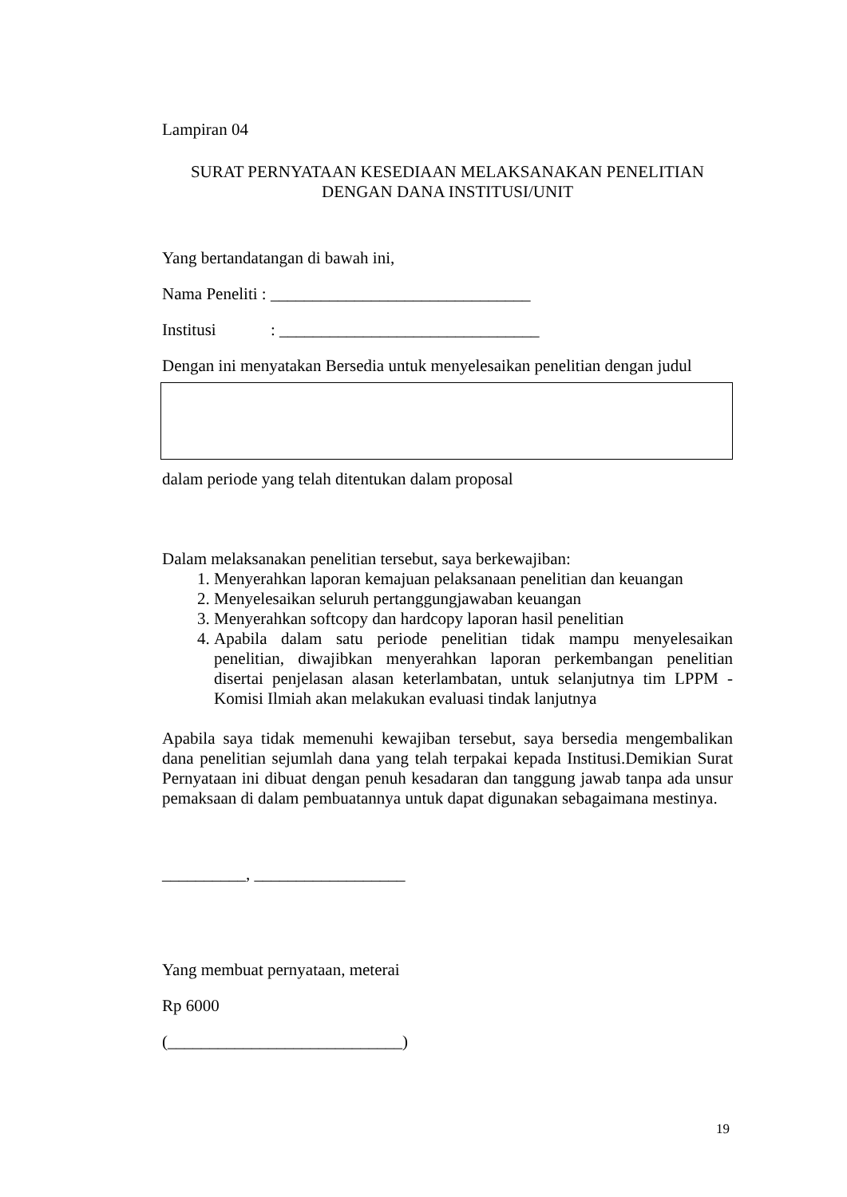Lampiran 04
SURAT PERNYATAAN KESEDIAAN MELAKSANAKAN PENELITIAN
DENGAN DANA INSTITUSI/UNIT
Yang bertandatangan di bawah ini,
Nama Peneliti : _______________________________
Institusi : _______________________________
Dengan ini menyatakan Bersedia untuk menyelesaikan penelitian dengan judul
dalam periode yang telah ditentukan dalam proposal
Dalam melaksanakan penelitian tersebut, saya berkewajiban:
1. Menyerahkan laporan kemajuan pelaksanaan penelitian dan keuangan
2. Menyelesaikan seluruh pertanggungjawaban keuangan
3. Menyerahkan softcopy dan hardcopy laporan hasil penelitian
4. Apabila dalam satu periode penelitian tidak mampu menyelesaikan penelitian, diwajibkan menyerahkan laporan perkembangan penelitian disertai penjelasan alasan keterlambatan, untuk selanjutnya tim LPPM - Komisi Ilmiah akan melakukan evaluasi tindak lanjutnya
Apabila saya tidak memenuhi kewajiban tersebut, saya bersedia mengembalikan dana penelitian sejumlah dana yang telah terpakai kepada Institusi.Demikian Surat Pernyataan ini dibuat dengan penuh kesadaran dan tanggung jawab tanpa ada unsur pemaksaan di dalam pembuatannya untuk dapat digunakan sebagaimana mestinya.
__________, __________________
Yang membuat pernyataan, meterai
Rp 6000
(____________________________)
19